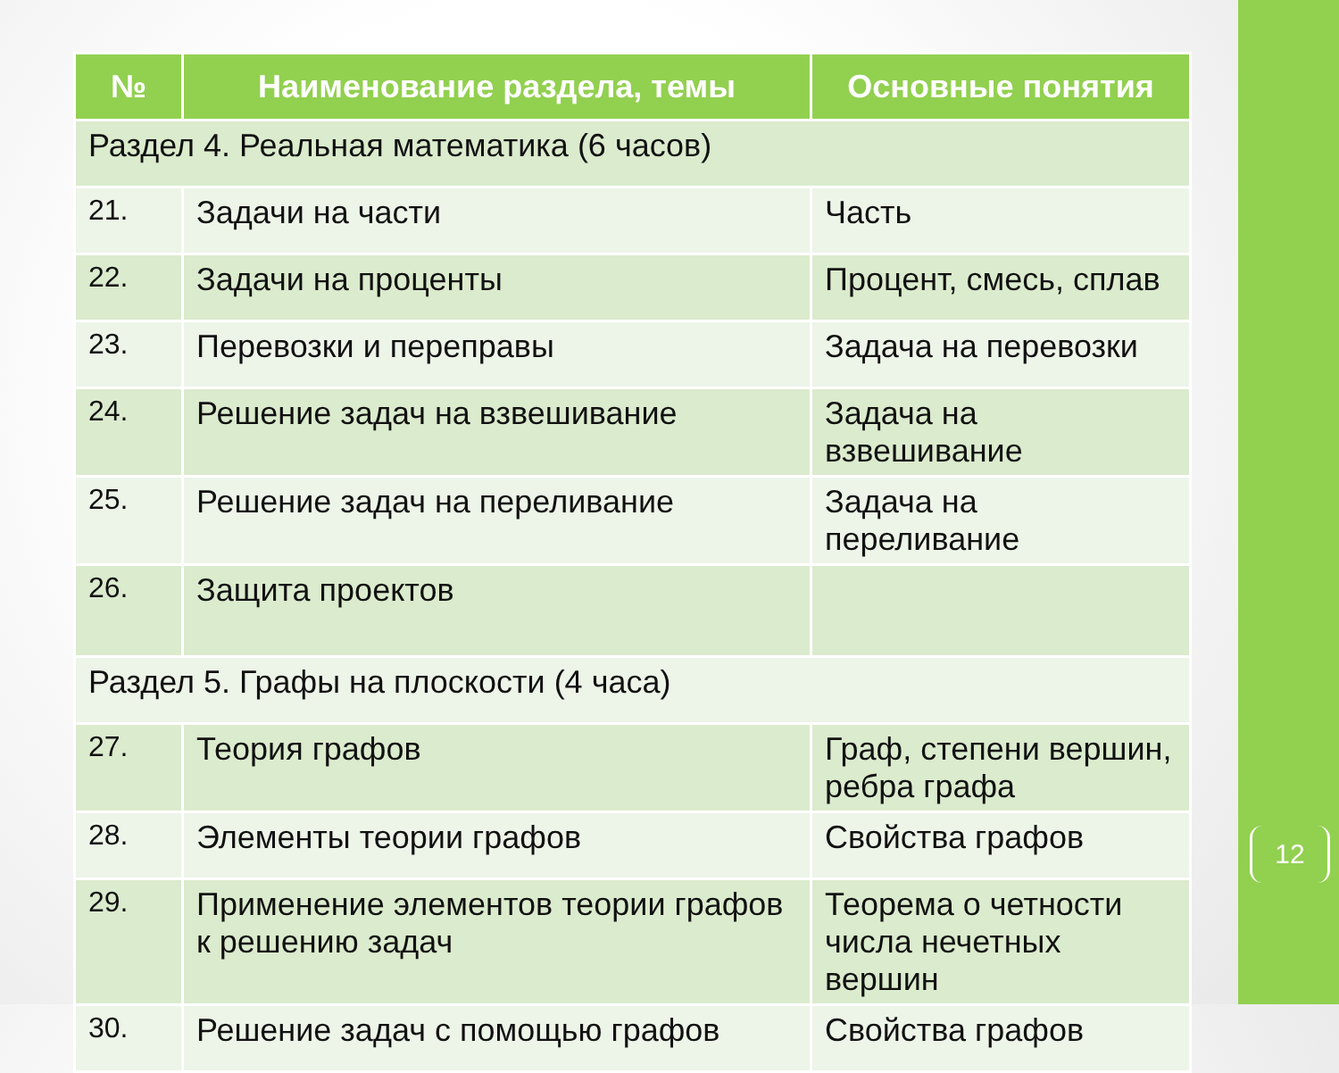| № | Наименование раздела, темы | Основные понятия |
| --- | --- | --- |
| Раздел 4. Реальная математика (6 часов) | | |
| 21. | Задачи на части | Часть |
| 22. | Задачи на проценты | Процент, смесь, сплав |
| 23. | Перевозки и переправы | Задача на перевозки |
| 24. | Решение задач на взвешивание | Задача на взвешивание |
| 25. | Решение задач на переливание | Задача на переливание |
| 26. | Защита проектов | |
| Раздел 5. Графы на плоскости (4 часа) | | |
| 27. | Теория графов | Граф, степени вершин, ребра графа |
| 28. | Элементы теории графов | Свойства графов |
| 29. | Применение элементов теории графов к решению задач | Теорема о четности числа нечетных вершин |
| 30. | Решение задач с помощью графов | Свойства графов |
12